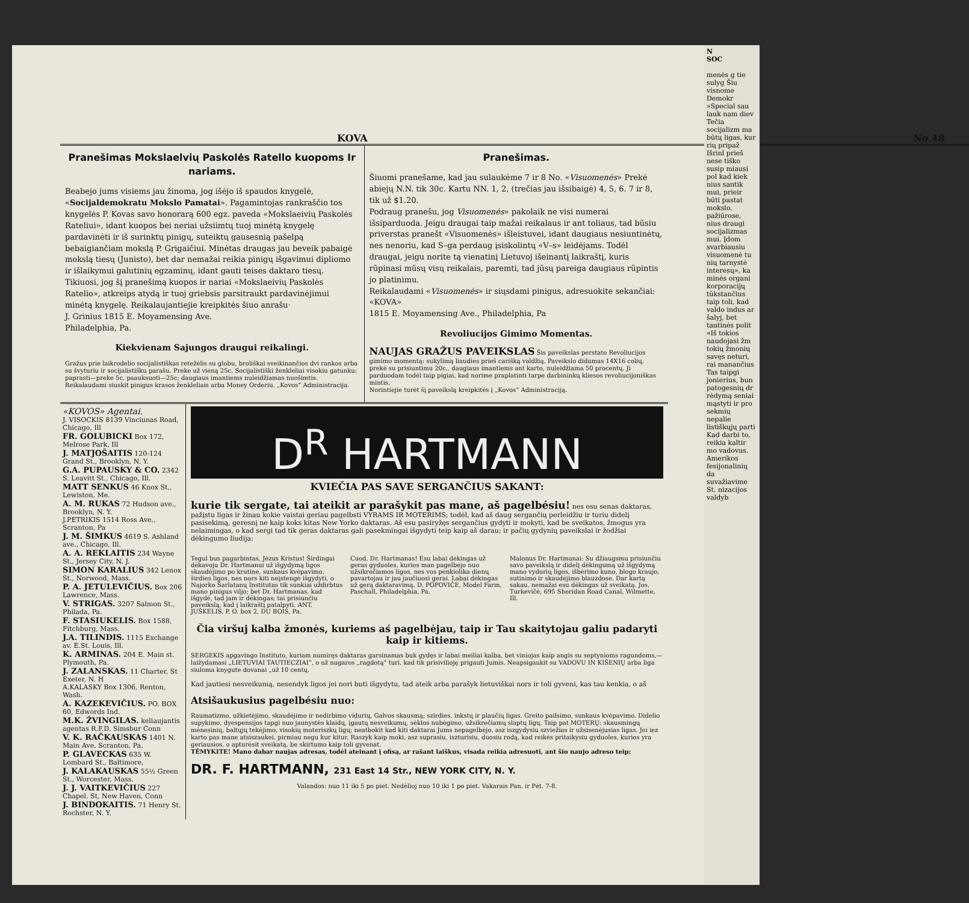KOVA No.48
Pranešimas Mokslaelvių Paskolės Ratello kuopoms Ir nariams.
Beabejo jums visiems jau žinoma, jog išėjo iš spaudos knygelė, «Socijaldemokratu Mokslo Pamatai». Pagamintojas rankraščio tos knygelės P. Kovas savo honorarą 600 egz. paveda «Mokslaeivių Paskolės Rateliui», idant kuopos bei neriai užsiimtų tuoj minėtą knygelę pardavinėti ir iš surinktų pinigų, suteiktų gausesnią pašelpą bebaigiančiam mokslą P. Grigaičiui. Minėtas draugas jau beveik pabaigė mokslą tiesų (Junisto), bet dar nemažai reikia pinigų išgavimui dipliomo ir išlaikymui galutinių egzaminų, idant gauti teises daktaro tiesų. Tikiuosi, jog šį pranešimą kuopos ir nariai «Mokslaeivių Paskolės Ratelio», atkreips atydą ir tuoj griebsis parsitraukt pardavinėjimui minėtą knygelę. Reikalaujantiejie kreipkitės šiuo anrašu·
J. Grinius 1815 E. Moyamensing Ave.
Philadelphia, Pa.
Kiekvienam Sajungos draugui reikalingi.
Gražus prie laikrodelio socijalistiškas retežėlis su globu, broliškai sveikinančios dvi rankos arba su švyturiu ir socijalistišku parašu. Preke už vieną 25c. Socijalistiški ženkleliai visokiu gatunku: paprasti—preke 5c, paauksuoti—25c; daugiaus imantiems nuleidžiamas nuošimtis. Reikalaudami siuskit pinigus krasos ženkleliais arba Money Orderiu. „Kovos“ Administracija.
Pranešimas.
Šiuomi pranešame, kad jau sulaukėme 7 ir 8 No. «Visuomenės» Prekė abiejų N.N. tik 30c. Kartu NN. 1, 2, (trečias jau išsibaigė) 4, 5, 6. 7 ir 8, tik už $1.20.
Podraug pranešu, jog Visuomenės» pakolaik ne visi numerai išsiparduoda. Jeigu draugai taip mažai reikalaus ir ant toliaus, tad būsiu priverstas pranešt «Visuomenės» išleistuvei, idant daugiaus nesiuntinėtų, nes nenoriu, kad S–ga perdaug įsiskolintų «V–s» leidėjams. Todėl draugai, jeigu norite tą vienatinį Lietuvoj išeinantį laikraštį, kuris rūpinasi mūsų visų reikalais, paremti, tad jūsų pareiga daugiaus rūpintis jo platinimu.
Reikalaudami «Visuomenės» ir siųsdami pinigus, adresuokite sekančiai:
«KOVA»
1815 E. Moyamensing Ave., Philadelphia, Pa
Revoliucijos Gimimo Momentas.
NAUJAS GRAŽUS PAVEIKSLAS Šis paveikslas perstato Revoliucijos gimimo momentą: sukylimą liaudies prieš carišką valdžią. Paveikslo didumas 14X16 colių, prekė su prisiuntimu 20c., daugiaus imantiems ant karto, nuleidžiama 50 procentų. Ji parduodam todėl taip pigiai, kad norime praplatinti tarpe darbininkų kliesos revoliucijoniškas mintis.
Norintiejie turėt šį paveikslą kreipkitės į „Kovos“ Administraciją.
«KOVOS» Agentai.
J. VISOCKIS 8139 Vinciunas Road, Chicago, Ill
FR. GOLUBICKI Box 172, Melrose Park, Ill
J. MATJOŠAITIS 120-124 Grand St., Brooklyn, N. Y.
G.A. PUPAUSKY & CO. 2342 S. Leavitt St., Chicago, Ill.
MATT SENKUS 46 Knox St., Lewiston, Me.
A. M. RUKAS 72 Hudson ave., Brooklyn, N. Y.
J.PETRIKIS 1514 Ross Ave., Scranton, Pa
J. M. ŠIMKUS 4619 S. Ashland ave., Chicago, Ill.
A. A. REKLAITIS 234 Wayne St., Jersey City, N. J.
SIMON KARALIUS 342 Lenox St., Norwood, Mass.
P. A. JETULEVIČIUS. Box 206 Lawrence, Mass.
V. STRIGAS. 3207 Salmon St., Philada, Pa.
F. STASIUKELIS. Box 1588, Fitchburg, Mass.
J.A. TILINDIS. 1115 Exchange av. E.St. Louis, Ill.
K. ARMINAS. 204 E. Main st. Plymouth, Pa.
J. ZALANSKAS. 11 Charter, St Exeter, N. H
A.KALASKY Box 1306, Renton, Wash.
A. KAZEKEVIČIUS. PO. BOX 60, Edwords Ind.
M.K. ŽVINGILAS. keliaujantis agentas R.F.D. Simsbur Conn
V. K. RAČKAUSKAS 1401 N. Main Ave. Scranton, Pa.
P. GLAVECKAS 635 W. Lombard St., Baltimore,
J. KALAKAUSKAS 55½ Green St., Worcester, Mass.
J. J. VAITKEVIČIUS 227 Chapel. St, New Haven, Conn
J. BINDOKAITIS. 71 Henry St. Rochster, N. Y.
D<sup>R</sup> HARTMANN
KVIEČIA PAS SAVE SERGANČIUS SAKANT:
kurie tik sergate, tai ateikit ar parašykit pas mane, aš pagelbésiu! nes esu senas daktaras, pažįstu ligas ir žinau kokie vaistai geriau pagelbsti VYRAMS IR MOTERIMS; todėl, kad aš daug sergančių perleidžiu ir turiu didelį pasisekimą, geresnį ne kaip koks kitas New Yorko daktaras. Aš esu pasiryžęs sergančius gydyti ir mokyti, kad be sveikatos, žmogus yra nelaimingas, o kad sergi tad tik geras daktaras gali pasekmingai išgydyti teip kaip aš darau; ir pačių gydynių paveikslai ir žodžiai dėkingumo liudija:
Tegul bus pagarbintas, Jėzus Kristus! Širdingai dėkavoju Dr. Hartmanui už išgydymą ligos skaudėjimo po krutine, sunkaus kvėpavimo, širdies ligos, nes nors kiti neįstengė išgydyti, o Najorko Šarlatanų Institutas tik sunkiai uždirbtus mano pinigus viljo; bet Dr. Hartmanas, kad išgydė, tad jam ir dėkingas; tai prisiunčiu paveikslą, kad į laikraštį patalpyti. ANT. JUŠKELIS, P. O. box 2, DU BOIS, Pa.
Cuod. Dr. Hartmanas! Esu labai dėkingas už geras gyduoles, kurios man pagelbėjo nuo užsikrečiamos ligos, nes vos penkiolika dienų pavartojau ir jau jaučiuosi gerai. Labai dėkingas už gerą daktaravimą. D. POPOVIČE, Model Farm, Paschall, Philadelphia, Pa.
Malonus Dr. Hartmanai: Su džiaugsmu prisiunčiu savo paveikslą ir didelį dėkingumą už išgydymą mano vydurių ligos, išbėrimo kuno, blogo kraujo, sutinimo ir skaudėjimo blauzdose. Dar kartą sakau, nemažai esu dėkingas už sveikatą. Jos. Turkevičė, 695 Sheridan Road Canal, Wilmette, Ill.
Čia viršuj kalba žmonės, kuriems aś pagelbėjau, taip ir Tau skaitytojau galiu padaryti kaip ir kitiems.
SERGEKIS apgavingo Instituto, kuriam numiręs daktaras garsinamas buk gydęs ir labai meiliai kalba, bet viniojas kaip angis su septynioms ragundoms,—laižydamasi „LIETUVIAI TAUTIECZIAI“, o už nugaros „ragdotą“ turi. kad tik prisivilioję prigauti Jumis. Neapsigaukit su VADOVU IN KIŠENIŲ arba liga siuloma knygute dovanai „už 10 centų.
Kad jautiesi nesveikumą, nesendyk ligos jei nori buti išgydytu, tad ateik arba parašyk lietuviškai nors ir toli gyveni, kas tau kenkia, o aš
Atsišaukusius pagelbésiu nuo:
Raumatizmo, užkietėjimo, skaudėjimo ir nedirbimo vidurių, Galvos skausmą; szirdies, inkstų ir plaučių ligas. Greito pailsimo, sunkaus kvėpavimo. Didelio supykimo, dyespensijos tapgi nuo jaunystės klaidų, įgautų nesveikumų, sėklos nubėgimo, užsikrečiamų slaptų ligų. Taip pat MOTERŲ: skausmingų mėnesinių, baltųjų tekėjimo, visokių moteriszkų ligų; neatbokit kad kiti daktarai Jums nepagelbėjo, asz iszgydysiu szviežias ir užsisenėjusias ligas. Jei iez karto pas mane atsiszaukei, pirmiau negu kur kitur. Raszyk kaip moki, asz suprasiu, iszturisiu, duosiu rodą, kad reikės pritaikysiu gyduoles, kurios yra geriausios, o apturėsit sveikatą, be skirtumo kaip toli gyvenat.
TĖMYKITE! Mano dabar naujas adresas, todėl ateinant į ofisą, ar rašant laiškus, visada reikia adresuoti, ant šio naujo adreso teip:
DR. F. HARTMANN, 231 East 14 Str., NEW YORK CITY, N. Y.
Valandos: nuo 11 iki 5 po piet. Nedėlioj nuo 10 iki 1 po piet. Vakarais Pan. ir Pėt. 7-8.
N
SOC
menės g tie sulyg Šiu visnome Demokr »Special sau lauk nam diev Tečia socijalizm ma būtų ligas, kur rių pripaž Išrinl prieš nese tiško susip miausi pol kad kiek nius santik mui, prieir būti pastat mokslo. pažiūrose, nius draugi socijalizmas mui. Įdom svarbiausiu visuomenė tu nių tarnystė interesų», ka minės organi korporacijų tūkstančius taip toli, kad valdo indus ar šalyj, bet tautinės polit «Iš tokios naudojasi žm tokių žmonių savęs neturi, rai manančius Tas taipgi jonierius, bun patogesnių dr rėdymą seniai mąstyti ir pro sekmių nepalie listiškųjų parti Kad darbi to, reikia kaltir mo vadovus. Amerikos fesijonalinių da suvažiavime St. nizacijos valdyb